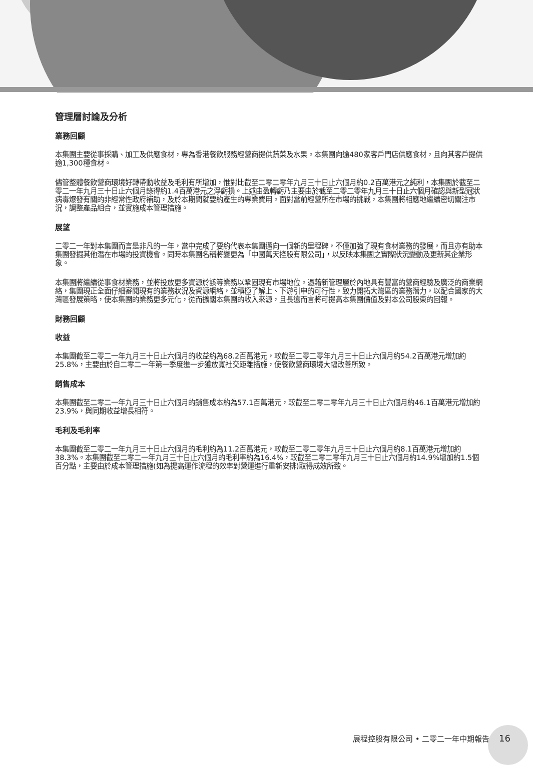管理層討論及分析
業務回顧
本集團主要從事採購、加工及供應食材，專為香港餐飲服務經營商提供蔬菜及水果。本集團向逾480家客戶門店供應食材，且向其客戶提供逾1,300種食材。
儘管整體餐飲營商環境好轉帶動收益及毛利有所增加，惟對比截至二零二零年九月三十日止六個月約0.2百萬港元之純利，本集團於截至二零二一年九月三十日止六個月錄得約1.4百萬港元之淨虧損。上述由盈轉虧乃主要由於截至二零二零年九月三十日止六個月確認與新型冠狀病毒爆發有關的非經常性政府補助，及於本期間就要約產生的專業費用。面對當前經營所在市場的挑戰，本集團將相應地繼續密切關注市況，調整產品組合，並實施成本管理措施。
展望
二零二一年對本集團而言是非凡的一年，當中完成了要約代表本集團邁向一個新的里程碑，不僅加強了現有食材業務的發展，而且亦有助本集團發掘其他潛在市場的投資機會。同時本集團名稱將變更為「中國萬天控股有限公司」，以反映本集團之實際狀況變動及更新其企業形象。
本集團將繼續從事食材業務，並將投放更多資源於該等業務以鞏固現有市場地位。憑藉新管理層於內地具有豐富的營商經驗及廣泛的商業網絡，集團現正全面仔細審閱現有的業務狀況及資源網絡，並積極了解上、下游引申的可行性，致力開拓大灣區的業務潛力，以配合國家的大灣區發展策略，使本集團的業務更多元化，從而擴闊本集團的收入來源，且長遠而言將可提高本集團價值及對本公司股東的回報。
財務回顧
收益
本集團截至二零二一年九月三十日止六個月的收益約為68.2百萬港元，較截至二零二零年九月三十日止六個月約54.2百萬港元增加約25.8%，主要由於自二零二一年第一季度進一步獲放寬社交距離措施，使餐飲營商環境大幅改善所致。
銷售成本
本集團截至二零二一年九月三十日止六個月的銷售成本約為57.1百萬港元，較截至二零二零年九月三十日止六個月約46.1百萬港元增加約23.9%，與同期收益增長相符。
毛利及毛利率
本集團截至二零二一年九月三十日止六個月的毛利約為11.2百萬港元，較截至二零二零年九月三十日止六個月約8.1百萬港元增加約38.3%。本集團截至二零二一年九月三十日止六個月的毛利率約為16.4%，較截至二零二零年九月三十日止六個月約14.9%增加約1.5個百分點，主要由於成本管理措施(如為提高運作流程的效率對營運進行重新安排)取得成效所致。
展程控股有限公司 • 二零二一年中期報告 16